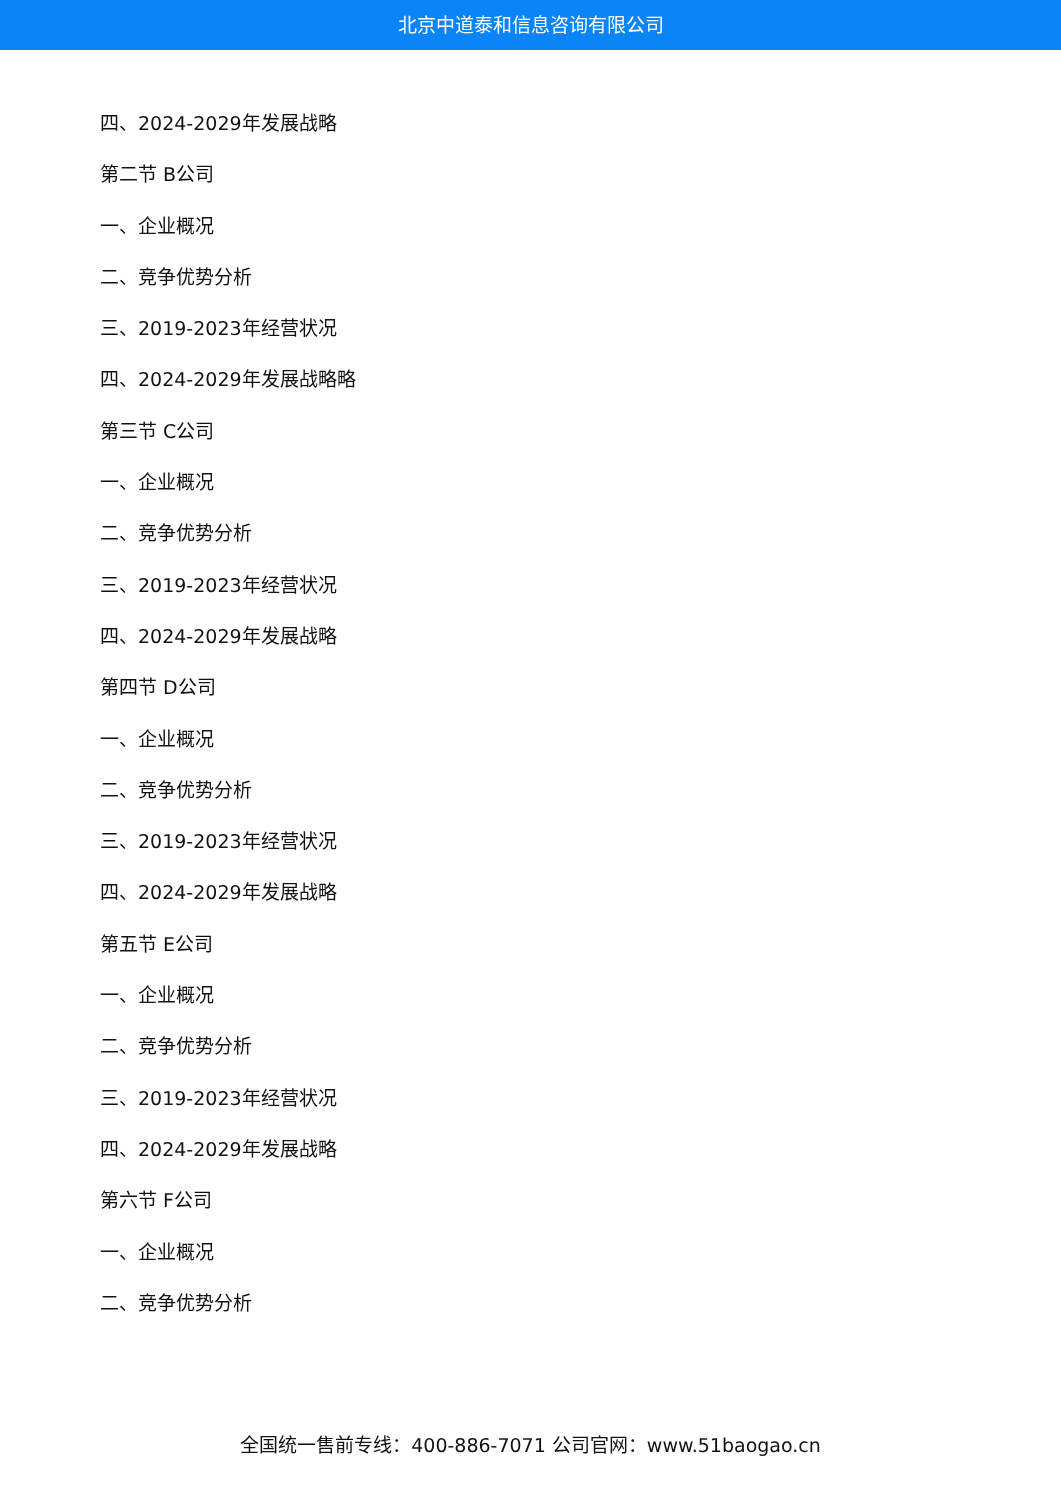北京中道泰和信息咨询有限公司
四、2024-2029年发展战略
第二节 B公司
一、企业概况
二、竞争优势分析
三、2019-2023年经营状况
四、2024-2029年发展战略略
第三节 C公司
一、企业概况
二、竞争优势分析
三、2019-2023年经营状况
四、2024-2029年发展战略
第四节 D公司
一、企业概况
二、竞争优势分析
三、2019-2023年经营状况
四、2024-2029年发展战略
第五节 E公司
一、企业概况
二、竞争优势分析
三、2019-2023年经营状况
四、2024-2029年发展战略
第六节 F公司
一、企业概况
二、竞争优势分析
全国统一售前专线：400-886-7071 公司官网：www.51baogao.cn